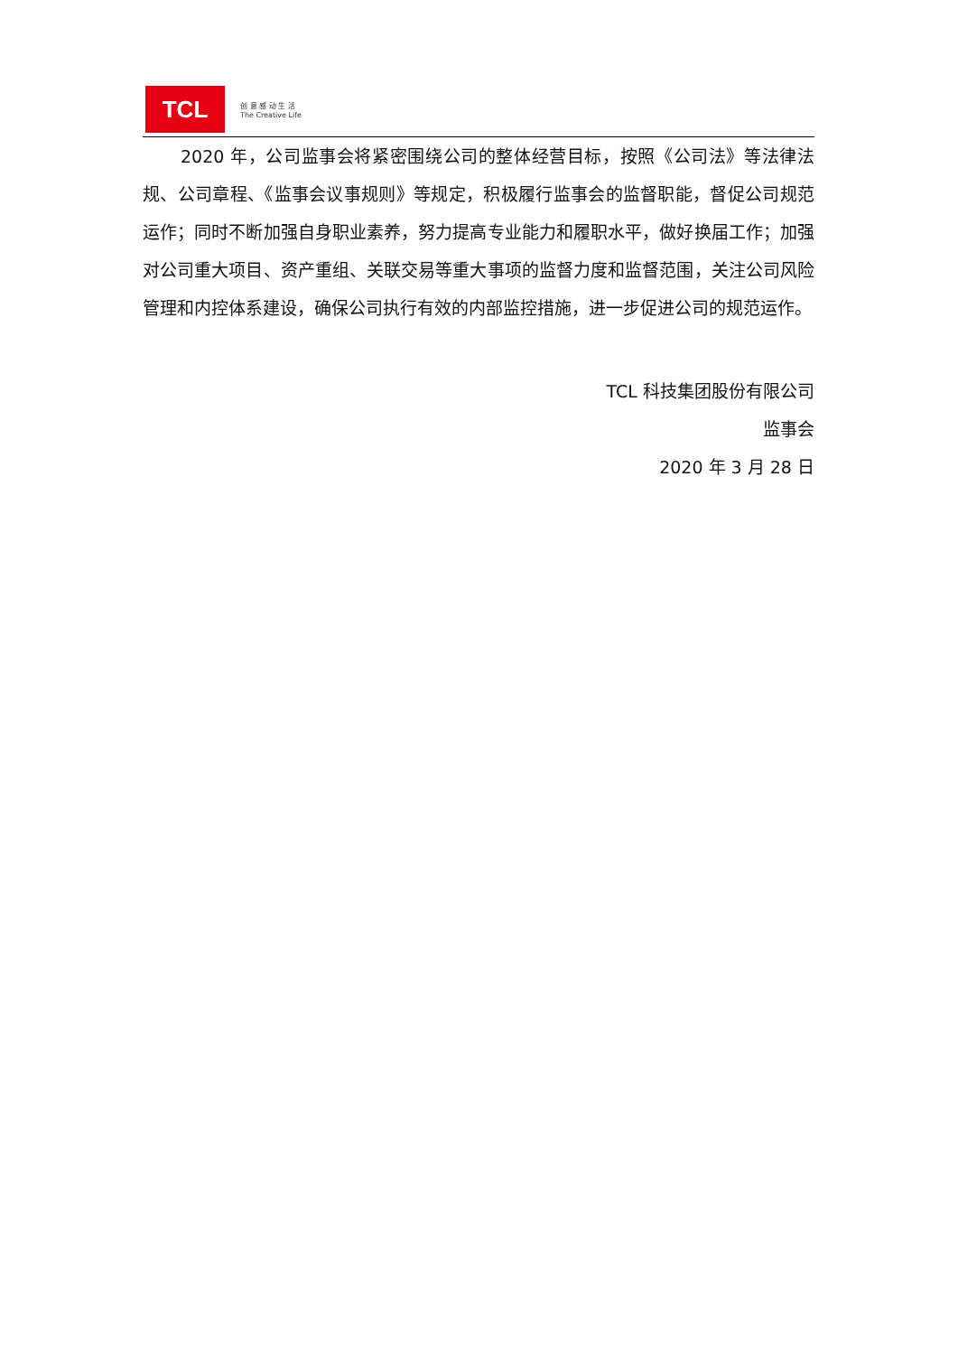TCL
创 意 感 动 生 活
The Creative Life
2020 年，公司监事会将紧密围绕公司的整体经营目标，按照《公司法》等法律法规、公司章程、《监事会议事规则》等规定，积极履行监事会的监督职能，督促公司规范运作；同时不断加强自身职业素养，努力提高专业能力和履职水平，做好换届工作；加强对公司重大项目、资产重组、关联交易等重大事项的监督力度和监督范围，关注公司风险管理和内控体系建设，确保公司执行有效的内部监控措施，进一步促进公司的规范运作。
TCL 科技集团股份有限公司
监事会
2020 年 3 月 28 日